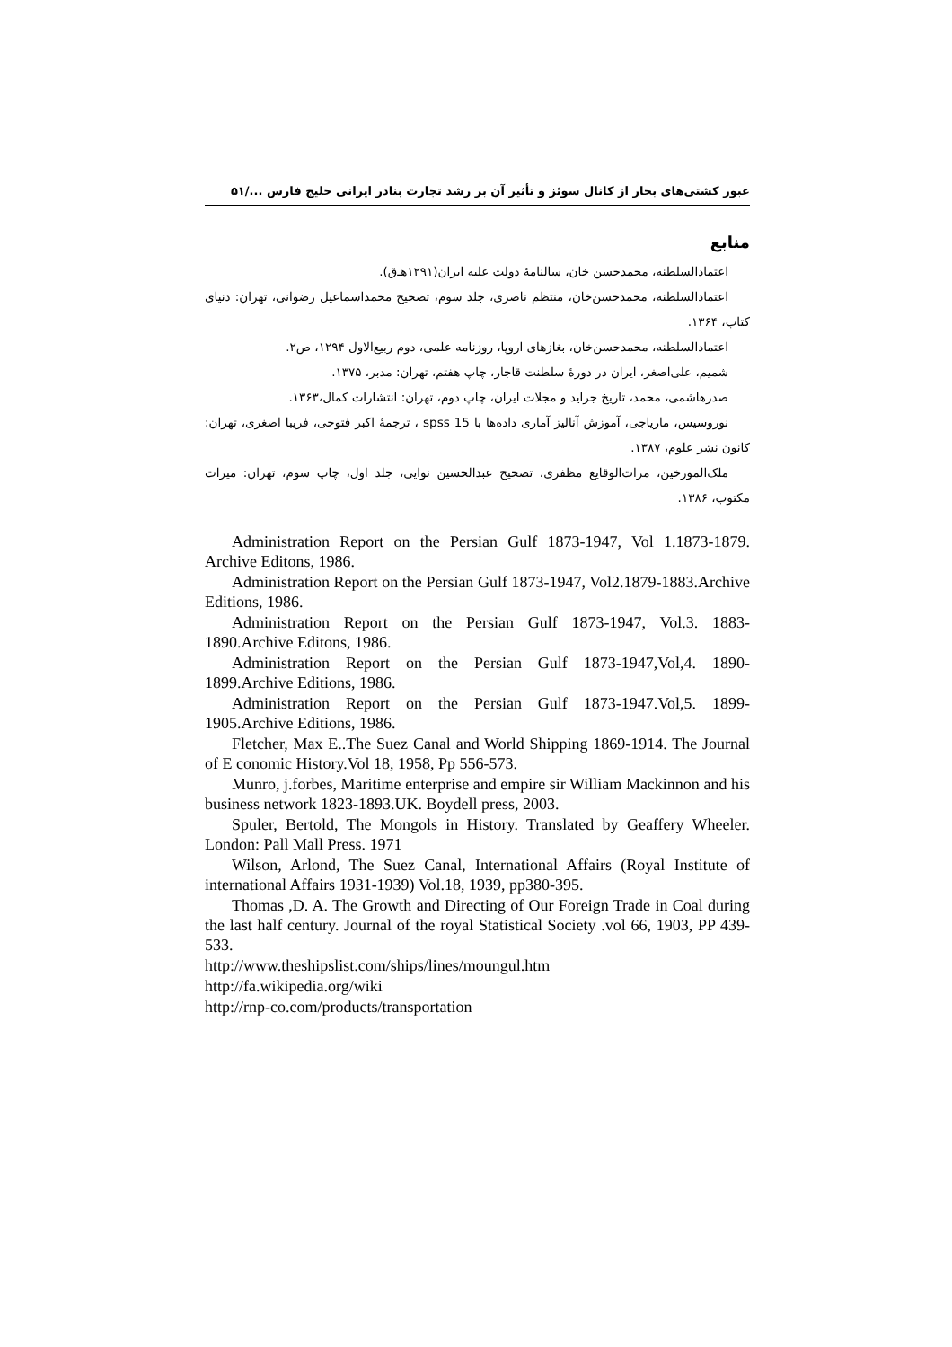عبور کشتی‌های بخار از کانال سوئز و تأثیر آن بر رشد تجارت بنادر ایرانی خلیج فارس .../۵۱
منابع
اعتمادالسلطنه، محمدحسن خان، سالنامهٔ دولت علیه ایران(۱۲۹۱هـ‌ق).
اعتمادالسلطنه، محمدحسن‌خان، منتظم ناصری، جلد سوم، تصحیح محمداسماعیل رضوانی، تهران: دنیای کتاب، ۱۳۶۴.
اعتمادالسلطنه، محمدحسن‌خان، بغازهای اروپا، روزنامه علمی، دوم ربیع‌الاول ۱۲۹۴، ص۲.
شمیم، علی‌اصغر، ایران در دورهٔ سلطنت قاجار، چاپ هفتم، تهران: مدبر، ۱۳۷۵.
صدرهاشمی، محمد، تاریخ جراید و مجلات ایران، چاپ دوم، تهران: انتشارات کمال،۱۳۶۳.
نوروسیس، ماریاجی، آموزش آنالیز آماری داده‌ها با spss 15 ، ترجمهٔ اکبر فتوحی، فریبا اصغری، تهران: کانون نشر علوم، ۱۳۸۷.
ملک‌المورخین، مرات‌الوقایع مظفری، تصحیح عبدالحسین نوایی، جلد اول، چاپ سوم، تهران: میراث مکتوب، ۱۳۸۶.
Administration Report on the Persian Gulf 1873-1947, Vol 1.1873-1879. Archive Editons, 1986.
Administration Report on the Persian Gulf 1873-1947, Vol2.1879-1883.Archive Editions, 1986.
Administration Report on the Persian Gulf 1873-1947, Vol.3. 1883-1890.Archive Editons, 1986.
Administration Report on the Persian Gulf 1873-1947,Vol,4. 1890-1899.Archive Editions, 1986.
Administration Report on the Persian Gulf 1873-1947.Vol,5. 1899-1905.Archive Editions, 1986.
Fletcher, Max E..The Suez Canal and World Shipping 1869-1914. The Journal of E conomic History.Vol 18, 1958, Pp 556-573.
Munro, j.forbes, Maritime enterprise and empire sir William Mackinnon and his business network 1823-1893.UK. Boydell press, 2003.
Spuler, Bertold, The Mongols in History. Translated by Geaffery Wheeler. London: Pall Mall Press. 1971
Wilson, Arlond, The Suez Canal, International Affairs (Royal Institute of international Affairs 1931-1939) Vol.18, 1939, pp380-395.
Thomas ,D. A. The Growth and Directing of Our Foreign Trade in Coal during the last half century. Journal of the royal Statistical Society .vol 66, 1903, PP 439-533.
http://www.theshipslist.com/ships/lines/moungul.htm
http://fa.wikipedia.org/wiki
http://rnp-co.com/products/transportation